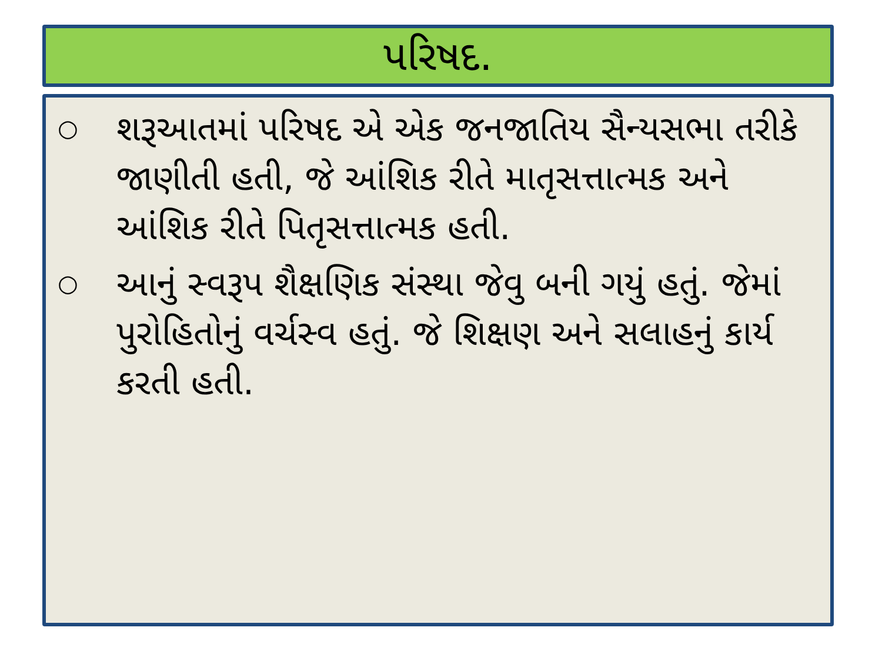પરિષદ.
○ શરૂઆતમાં પરિષદ એ એક જનજાતિય સૈન્યસભા તરીકે જાણીતી હતી, જે આંશિક રીતે માતૃસત્તાત્મક અને આંશિક રીતે પિતૃસત્તાત્મક હતી.
○ આનું સ્વરૂપ શૈક્ષણિક સંસ્થા જેવુ બની ગયું હતું. જેમાં પુરોહિતોનું વર્ચસ્વ હતું. જે શિક્ષણ અને સલાહનું કાર્ય કરતી હતી.